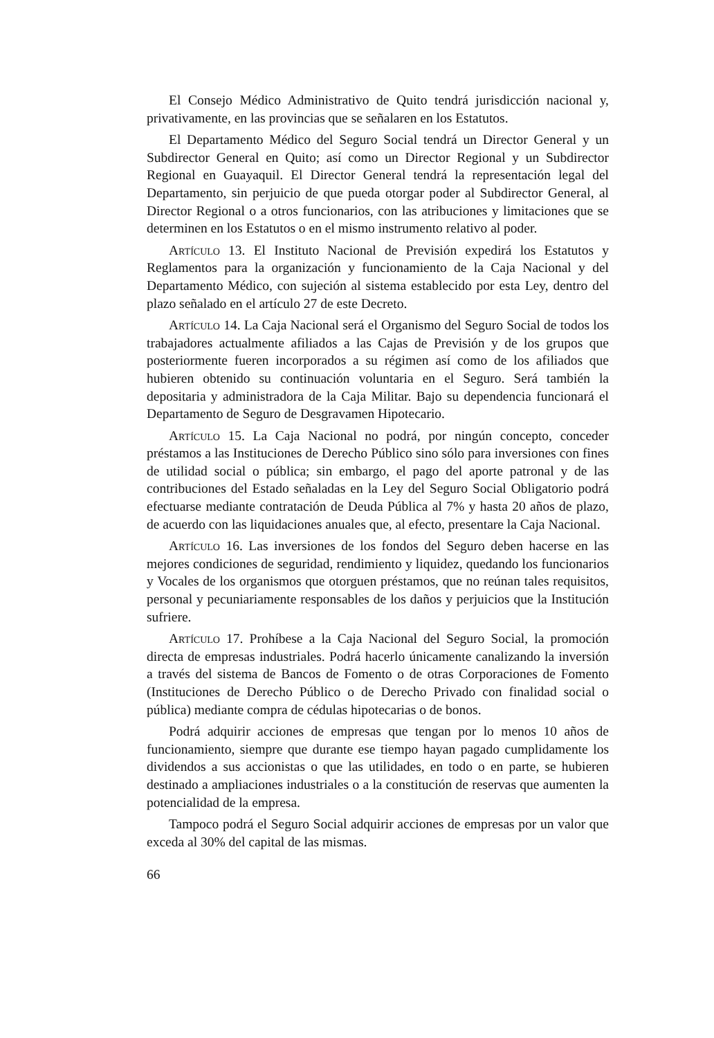El Consejo Médico Administrativo de Quito tendrá jurisdicción nacional y, privativamente, en las provincias que se señalaren en los Estatutos.
El Departamento Médico del Seguro Social tendrá un Director General y un Subdirector General en Quito; así como un Director Regional y un Subdirector Regional en Guayaquil. El Director General tendrá la representación legal del Departamento, sin perjuicio de que pueda otorgar poder al Subdirector General, al Director Regional o a otros funcionarios, con las atribuciones y limitaciones que se determinen en los Estatutos o en el mismo instrumento relativo al poder.
Artículo 13. El Instituto Nacional de Previsión expedirá los Estatutos y Reglamentos para la organización y funcionamiento de la Caja Nacional y del Departamento Médico, con sujeción al sistema establecido por esta Ley, dentro del plazo señalado en el artículo 27 de este Decreto.
Artículo 14. La Caja Nacional será el Organismo del Seguro Social de todos los trabajadores actualmente afiliados a las Cajas de Previsión y de los grupos que posteriormente fueren incorporados a su régimen así como de los afiliados que hubieren obtenido su continuación voluntaria en el Seguro. Será también la depositaria y administradora de la Caja Militar. Bajo su dependencia funcionará el Departamento de Seguro de Desgravamen Hipotecario.
Artículo 15. La Caja Nacional no podrá, por ningún concepto, conceder préstamos a las Instituciones de Derecho Público sino sólo para inversiones con fines de utilidad social o pública; sin embargo, el pago del aporte patronal y de las contribuciones del Estado señaladas en la Ley del Seguro Social Obligatorio podrá efectuarse mediante contratación de Deuda Pública al 7% y hasta 20 años de plazo, de acuerdo con las liquidaciones anuales que, al efecto, presentare la Caja Nacional.
Artículo 16. Las inversiones de los fondos del Seguro deben hacerse en las mejores condiciones de seguridad, rendimiento y liquidez, quedando los funcionarios y Vocales de los organismos que otorguen préstamos, que no reúnan tales requisitos, personal y pecuniariamente responsables de los daños y perjuicios que la Institución sufriere.
Artículo 17. Prohíbese a la Caja Nacional del Seguro Social, la promoción directa de empresas industriales. Podrá hacerlo únicamente canalizando la inversión a través del sistema de Bancos de Fomento o de otras Corporaciones de Fomento (Instituciones de Derecho Público o de Derecho Privado con finalidad social o pública) mediante compra de cédulas hipotecarias o de bonos.
Podrá adquirir acciones de empresas que tengan por lo menos 10 años de funcionamiento, siempre que durante ese tiempo hayan pagado cumplidamente los dividendos a sus accionistas o que las utilidades, en todo o en parte, se hubieren destinado a ampliaciones industriales o a la constitución de reservas que aumenten la potencialidad de la empresa.
Tampoco podrá el Seguro Social adquirir acciones de empresas por un valor que exceda al 30% del capital de las mismas.
66